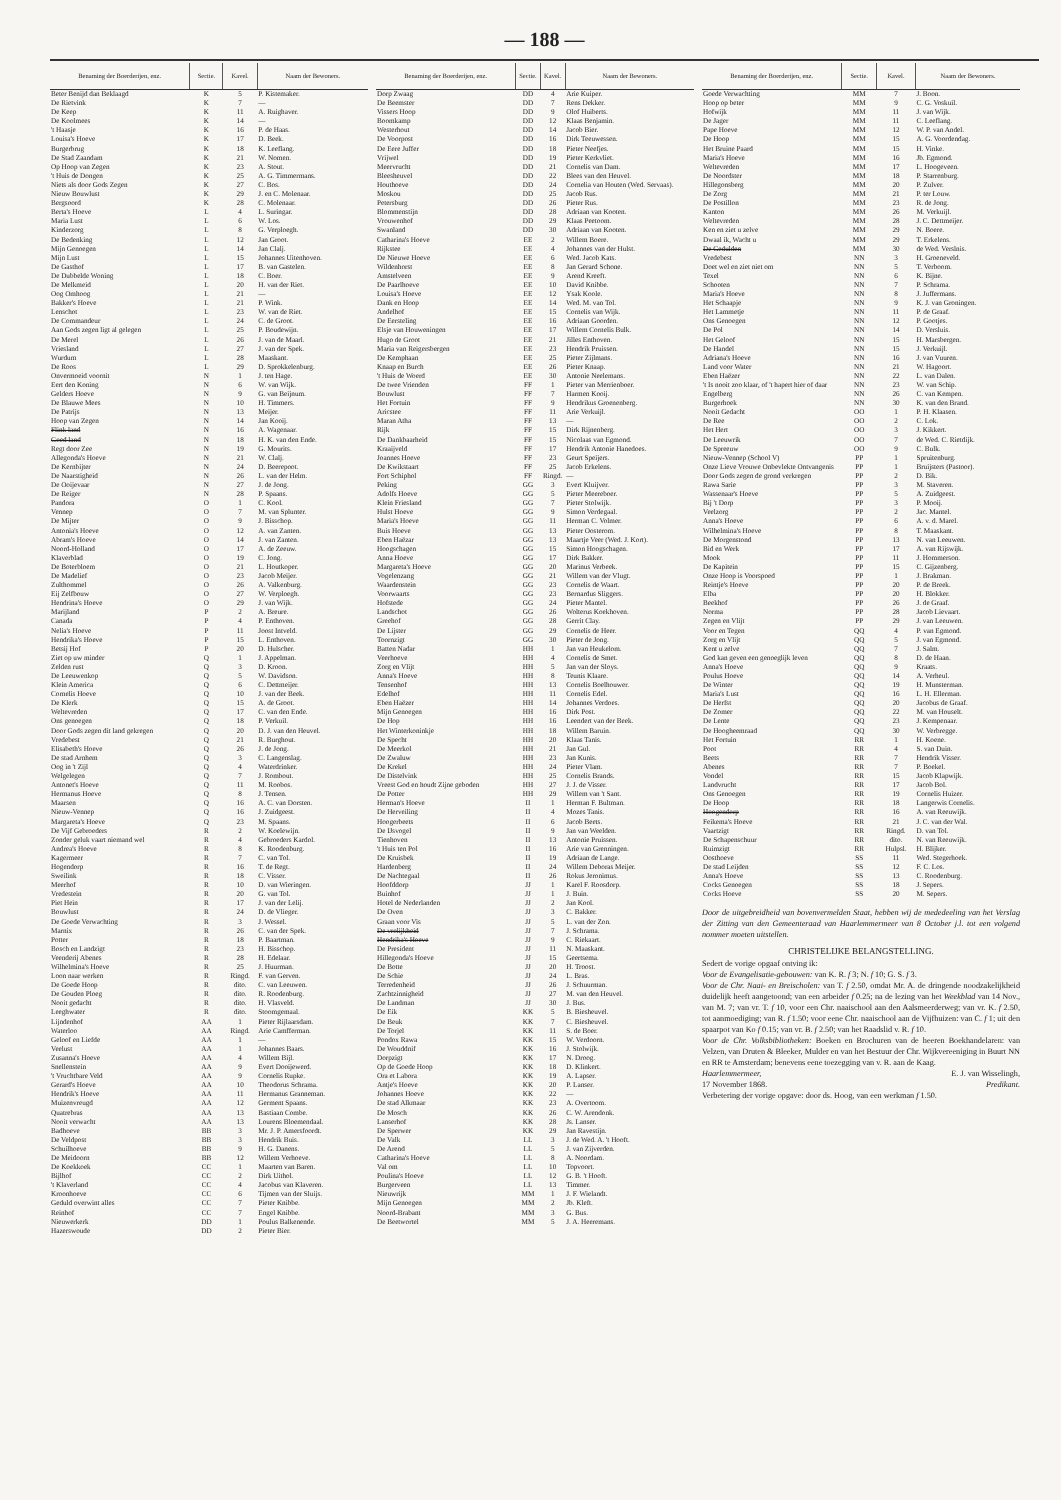— 188 —
| Benaming der Boerderijen, enz. | Sectie. | Kavel. | Naam der Bewoners. |
| --- | --- | --- | --- |
| Beter Benijd dan Beklaagd | K | 5 | P. Kistemaker. |
| De Rietvink | K | 7 | — |
| De Keep | K | 11 | A. Ruighaver. |
| De Koolmees | K | 14 | — |
| 't Haasje | K | 16 | P. de Haas. |
| Louisa's Hoeve | K | 17 | D. Beek. |
| Burgerbrug | K | 18 | K. Leeflang. |
| De Stad Zaandam | K | 21 | W. Nomen. |
| Op Hoop van Zegen | K | 23 | A. Stout. |
| 't Huis de Dongen | K | 25 | A. G. Timmermans. |
| Niets als door Gods Zegen | K | 27 | C. Bos. |
| Nieuw Bouwlust | K | 29 | J. en C. Molenaar. |
| Bergsoord | K | 28 | C. Molenaar. |
| Berta's Hoeve | L | 4 | L. Suringar. |
| Maria Lust | L | 6 | W. Los. |
| Kinderzorg | L | 8 | G. Verploegh. |
| De Bedenking | L | 12 | Jan Groot. |
| Mijn Genoegen | L | 14 | Jan Clalj. |
| Mijn Lust | L | 15 | Johannes Uitenhoven. |
| De Gasthof | L | 17 | B. van Gastelen. |
| De Dubbelde Woning | L | 18 | C. Boer. |
| De Melkmeid | L | 20 | H. van der Riet. |
| Oog Omhoog | L | 21 | — |
| Bakker's Hoeve | L | 21 | P. Wink. |
| Lenschot | L | 23 | W. van de Riet. |
| De Commandeur | L | 24 | C. de Groot. |
| Aan Gods zegen ligt al gelegen | L | 25 | P. Boudewijn. |
| De Merel | L | 26 | J. van de Maarl. |
| Vriesland | L | 27 | J. van der Spek. |
| Wurdum | L | 28 | Maaskant. |
| De Roos | L | 29 | D. Sprokkelenburg. |
| Onvermoeid voornit | N | 1 | J. ten Hage. |
| Eert den Koning | N | 6 | W. van Wijk. |
| Gelders Hoeve | N | 9 | G. van Beijnum. |
| De Blauwe Mees | N | 10 | H. Timmers. |
| De Patrijs | N | 13 | Meijer. |
| Hoop van Zegen | N | 14 | Jan Kooij. |
| Flink land | N | 16 | A. Wagenaar. |
| Goed land | N | 18 | H. K. van den Ende. |
| Regt door Zee | N | 19 | G. Mourits. |
| Allegonda's Hoeve | N | 21 | W. Clalj. |
| De Kernbijter | N | 24 | D. Beerepoot. |
| De Naarstigheid | N | 26 | L. van der Helm. |
| De Ooijevaar | N | 27 | J. de Jong. |
| De Reiger | N | 28 | P. Spaans. |
| Pandora | O | 1 | C. Kool. |
| Vennep | O | 7 | M. van Splunter. |
| De Mijter | O | 9 | J. Bisschop. |
| Antonia's Hoeve | O | 12 | A. van Zanten. |
| Abram's Hoeve | O | 14 | J. van Zanten. |
| Noord-Holland | O | 17 | A. de Zeeuw. |
| Klaverblad | O | 19 | C. Jong. |
| De Boterbloem | O | 21 | L. Houtkoper. |
| De Madelief | O | 23 | Jacob Meijer. |
| Zulthommel | O | 26 | A. Valkenburg. |
| Eij Zelfbouw | O | 27 | W. Verploegh. |
| Hendrina's Hoeve | O | 29 | J. van Wijk. |
| Marijland | P | 2 | A. Breure. |
| Canada | P | 4 | P. Enthoven. |
| Nelia's Hoeve | P | 11 | Joost Intveld. |
| Hendrika's Hoeve | P | 15 | L. Enthoven. |
| Betsij Hof | P | 20 | D. Hulscher. |
| Ziet op uw minder | Q | 1 | J. Appelman. |
| Zelden rust | Q | 3 | D. Kroon. |
| De Leeuwenkop | Q | 5 | W. Davidson. |
| Klein America | Q | 6 | C. Dettmeijer. |
| Cornelis Hoeve | Q | 10 | J. van der Beek. |
| De Klerk | Q | 15 | A. de Groot. |
| Weltevreden | Q | 17 | C. van den Ende. |
| Ons genoegen | Q | 18 | P. Verkuil. |
| Door Gods zegen dit land gekregen | Q | 20 | D. J. van den Heuvel. |
| Vredebest | Q | 21 | R. Burghout. |
| Elisabeth's Hoeve | Q | 26 | J. de Jong. |
| De stad Arnhem | Q | 3 | C. Langenslag. |
| Oog in 't Zijl | Q | 4 | Waterdrinker. |
| Welgelegen | Q | 7 | J. Rombout. |
| Antonet's Hoeve | Q | 11 | M. Roobos. |
| Hermanus Hoeve | Q | 8 | J. Tensen. |
| Maarsen | Q | 16 | A. C. van Dorsten. |
| Nieuw-Vennep | Q | 16 | J. Zuidgeest. |
| Margareta's Hoeve | Q | 23 | M. Spaans. |
| De Vijf Gebroeders | R | 2 | W. Koelewijn. |
| Zonder geluk vaart niemand wel | R | 4 | Gebroeders Kardol. |
| Andrea's Hoeve | R | 8 | K. Roodenburg. |
| Kagermeer | R | 7 | C. van Tol. |
| Hogendorp | R | 16 | T. de Regt. |
| Sweilink | R | 18 | C. Visser. |
| Meerhof | R | 10 | D. van Wieringen. |
| Vredestein | R | 20 | G. van Tol. |
| Piet Hein | R | 17 | J. van der Lelij. |
| Bouwlust | R | 24 | D. de Vlieger. |
| De Goede Verwachting | R | 3 | J. Wessel. |
| Marnix | R | 26 | C. van der Spek. |
| Potter | R | 18 | P. Baartman. |
| Bosch en Landzigt | R | 23 | H. Bisschop. |
| Veenderij Abenes | R | 28 | H. Edelaar. |
| Wilhelmina's Hoeve | R | 25 | J. Huurman. |
| Loon naar werken | R | Ringd. | F. van Gerven. |
| De Goede Hoop | R | dito. | C. van Leeuwen. |
| De Gouden Ploeg | R | dito. | R. Roodenburg. |
| Nooit gedacht | R | dito. | H. Vlasveld. |
| Leeghwater | R | dito. | Stoomgemaal. |
| Lijndenhof | AA | 1 | Pieter Rijlaarsdam. |
| Waterloo | AA | Ringd. | Arie Camfferman. |
| Geloof en Liefde | AA | 1 | — |
| Veelust | AA | 1 | Johannes Baars. |
| Zusanna's Hoeve | AA | 4 | Willem Bijl. |
| Snellenstein | AA | 9 | Evert Dooijewerd. |
| 't Vruchtbare Veld | AA | 9 | Cornelis Rupke. |
| Gerard's Hoeve | AA | 10 | Theodorus Schrama. |
| Hendrik's Hoeve | AA | 11 | Hermanus Granneman. |
| Muizenvreugd | AA | 12 | Germent Spaans. |
| Quatrebras | AA | 13 | Bastiaan Combe. |
| Nooit verwacht | AA | 13 | Lourens Bloemendaal. |
| Badhoeve | BB | 3 | Mr. J. P. Amersfoordt. |
| De Veldpost | BB | 3 | Hendrik Buis. |
| Schuilhoeve | BB | 9 | H. G. Danens. |
| De Meidoorn | BB | 12 | Willem Verhoeve. |
| De Koekkoek | CC | 1 | Maarten van Baren. |
| Bijlhof | CC | 2 | Dirk Uithol. |
| 't Klaverland | CC | 4 | Jacobus van Klaveren. |
| Kroonhoeve | CC | 6 | Tijmen van der Sluijs. |
| Geduld overwint alles | CC | 7 | Pieter Knibbe. |
| Reinhof | CC | 7 | Engel Knibbe. |
| Nieuwerkerk | DD | 1 | Poulus Balkenende. |
| Hazerswoude | DD | 2 | Pieter Bier. |
| Benaming der Boerderijen, enz. | Sectie. | Kavel. | Naam der Bewoners. |
| --- | --- | --- | --- |
| Dorp Zwaag | DD | 4 | Arie Kuiper. |
| De Beemster | DD | 7 | Rens Dekker. |
| Vissers Hoop | DD | 9 | Olof Huiberts. |
| Boomkamp | DD | 12 | Klaas Benjamin. |
| Westerhout | DD | 14 | Jacob Bier. |
| De Voorpost | DD | 16 | Dirk Teeuwessen. |
| De Eere Juffer | DD | 18 | Pieter Neefjes. |
| Vrijwel | DD | 19 | Pieter Kerkvliet. |
| Meervrucht | DD | 21 | Cornelis van Dam. |
| Bleesheuvel | DD | 22 | Blees van den Heuvel. |
| Houthoeve | DD | 24 | Cornelia van Houten (Wed. Servaas). |
| Moskou | DD | 25 | Jacob Rus. |
| Petersburg | DD | 26 | Pieter Rus. |
| Blommenstijn | DD | 28 | Adriaan van Kooten. |
| Vrouwenhof | DD | 29 | Klaas Peetoom. |
| Swanland | DD | 30 | Adriaan van Kooten. |
| Catharina's Hoeve | EE | 2 | Willem Boere. |
| Rijkstee | EE | 4 | Johannes van der Hulst. |
| De Nieuwe Hoeve | EE | 6 | Wed. Jacob Kats. |
| Wildenhorst | EE | 8 | Jan Gerard Schone. |
| Amstelveen | EE | 9 | Arend Kreeft. |
| De Paarlhoeve | EE | 10 | David Knibbe. |
| Louisa's Hoeve | EE | 12 | Ysak Koole. |
| Dank en Hoop | EE | 14 | Wed. M. van Tol. |
| Andelhof | EE | 15 | Cornelis van Wijk. |
| De Eersteling | EE | 16 | Adriaan Goorden. |
| Elsje van Houweningen | EE | 17 | Willem Cornelis Bulk. |
| Hugo de Groot | EE | 21 | Jilles Enthoven. |
| Maria van Reigersbergen | EE | 23 | Hendrik Pruissen. |
| De Kemphaan | EE | 25 | Pieter Zijlmans. |
| Knaap en Burch | EE | 26 | Pieter Knaap. |
| 't Huis de Woerd | EE | 30 | Antonie Neelemans. |
| De twee Vrienden | FF | 1 | Pieter van Merrienboer. |
| Bouwlust | FF | 7 | Harmen Kooij. |
| Het Fortuin | FF | 9 | Hendrikus Groenenberg. |
| Aricstee | FF | 11 | Arie Verkuijl. |
| Maran Atha | FF | 13 | — |
| Rijk | FF | 15 | Dirk Rijnenberg. |
| De Dankbaarheid | FF | 15 | Nicolaas van Egmond. |
| Kraaijveld | FF | 17 | Hendrik Antonie Hanedoes. |
| Joannes Hoeve | FF | 23 | Geurt Speijers. |
| De Kwikstaart | FF | 25 | Jacob Erkelens. |
| Fort Schiphol | FF | Ringd. | — |
| Peking | GG | 3 | Evert Kluijver. |
| Adolfs Hoeve | GG | 5 | Pieter Meereboer. |
| Klein Friesland | GG | 7 | Pieter Stolwijk. |
| Hulst Hoeve | GG | 9 | Simon Verdegaal. |
| Maria's Hoeve | GG | 11 | Herman C. Volmer. |
| Buis Hoeve | GG | 13 | Pieter Oosterom. |
| Eben Haëzar | GG | 13 | Maartje Veer (Wed. J. Kort). |
| Hoogschagen | GG | 15 | Simon Hoogschagen. |
| Anna Hoeve | GG | 17 | Dirk Bakker. |
| Margareta's Hoeve | GG | 20 | Marinus Verbeek. |
| Vogelenzang | GG | 21 | Willem van der Vlugt. |
| Waardenstein | GG | 23 | Cornelis de Waart. |
| Voorwaarts | GG | 23 | Bernardus Sliggers. |
| Hofstede | GG | 24 | Pieter Mantel. |
| Landschot | GG | 26 | Wolterus Koekhoven. |
| Greehof | GG | 28 | Gerrit Clay. |
| De Lijster | GG | 29 | Cornelis de Heer. |
| Toornzigt | GG | 30 | Pieter de Jong. |
| Batten Nadar | HH | 1 | Jan van Heukelom. |
| Veerhoeve | HH | 4 | Cornelis de Smet. |
| Zorg en Vlijt | HH | 5 | Jan van der Sloys. |
| Anna's Hoeve | HH | 8 | Teunis Klaare. |
| Tensenhof | HH | 13 | Cornelis Boelhouwer. |
| Edelhof | HH | 11 | Cornelis Edel. |
| Eben Haëzer | HH | 14 | Johannes Verdoes. |
| Mijn Genoegen | HH | 16 | Dirk Post. |
| De Hop | HH | 16 | Leendert van der Beek. |
| Het Winterkoninkje | HH | 18 | Willem Baruin. |
| De Specht | HH | 20 | Klaas Tanis. |
| De Meerkol | HH | 21 | Jan Gul. |
| De Zwaluw | HH | 23 | Jan Kunis. |
| De Krekel | HH | 24 | Pieter Vlam. |
| De Distelvink | HH | 25 | Cornelis Brands. |
| Vreest God en houdt Zijne geboden | HH | 27 | J. J. de Visser. |
| De Potter | HH | 29 | Willem van 't Sant. |
| Herman's Hoeve | II | 1 | Herman F. Bultman. |
| De Herveiling | II | 4 | Mozes Tanis. |
| Hoogerbeets | II | 6 | Jacob Beets. |
| De IJsvogel | II | 9 | Jan van Weelden. |
| Tienhoven | II | 13 | Antonie Pruissen. |
| 't Huis ten Pol | II | 16 | Arie van Grenningen. |
| De Kruisbek | II | 19 | Adriaan de Lange. |
| Hardenberg | II | 24 | Willem Deboras Meijer. |
| De Nachtegaal | II | 26 | Rokus Jeronimus. |
| Hoofddorp | JJ | 1 | Karel F. Roosdorp. |
| Buinhof | JJ | 1 | J. Buin. |
| Hotel de Nederlanden | JJ | 2 | Jan Kool. |
| De Oven | JJ | 3 | C. Bakker. |
| Graan voor Vis | JJ | 5 | L. van der Zon. |
| De vrolijkheid | JJ | 7 | J. Schrama. |
| Hendrika's Hoeve | JJ | 9 | C. Riekaart. |
| De President | JJ | 11 | N. Maaskant. |
| Hillegonda's Hoeve | JJ | 15 | Geertsema. |
| De Botte | JJ | 20 | H. Troost. |
| De Schie | JJ | 24 | L. Bras. |
| Terredenheid | JJ | 26 | J. Schuurman. |
| Zachtzinnigheid | JJ | 27 | M. van den Heuvel. |
| De Landman | JJ | 30 | J. Bus. |
| De Eik | KK | 5 | B. Biesheuvel. |
| De Beuk | KK | 7 | C. Biesheuvel. |
| De Torjel | KK | 11 | S. de Boer. |
| Pondox Rawa | KK | 15 | W. Verdoorn. |
| De Wouddnif | KK | 16 | J. Stolwijk. |
| Dorpzigt | KK | 17 | N. Droog. |
| Op de Goede Hoop | KK | 18 | D. Klinkert. |
| Ora et Labora | KK | 19 | A. Lapser. |
| Antje's Hoeve | KK | 20 | P. Lanser. |
| Johannes Hoeve | KK | 22 | — |
| De stad Alkmaar | KK | 23 | A. Overtoom. |
| De Mosch | KK | 26 | C. W. Arendonk. |
| Lanserhof | KK | 28 | Js. Lanser. |
| De Sperwer | KK | 29 | Jan Ravestijn. |
| De Valk | LL | 3 | J. de Wed. A. 't Hooft. |
| De Arend | LL | 5 | J. van Zijverden. |
| Catharina's Hoeve | LL | 8 | A. Noordam. |
| Val om | LL | 10 | Topvoort. |
| Poulina's Hoeve | LL | 12 | G. B. 't Hooft. |
| Burgerveen | LL | 13 | Timmer. |
| Nieuwrijk | MM | 1 | J. F. Wielandt. |
| Mijn Genoegen | MM | 2 | Jb. Kleft. |
| Noord-Brabant | MM | 3 | G. Bus. |
| De Beetwortel | MM | 5 | J. A. Heeremans. |
| Benaming der Boerderijen, enz. | Sectie. | Kavel. | Naam der Bewoners. |
| --- | --- | --- | --- |
| Goede Verwachting | MM | 7 | J. Boon. |
| Hoop op beter | MM | 9 | C. G. Voskuil. |
| Hofwijk | MM | 11 | J. van Wijk. |
| De Jager | MM | 11 | C. Leeflang. |
| Pape Hoeve | MM | 12 | W. P. van Andel. |
| De Hoop | MM | 15 | A. G. Voordendag. |
| Het Bruine Paard | MM | 15 | H. Vinke. |
| Maria's Hoeve | MM | 16 | Jb. Egmond. |
| Weltevreden | MM | 17 | L. Hoogeveen. |
| De Noordster | MM | 18 | P. Starrenburg. |
| Hillegonsberg | MM | 20 | P. Zulver. |
| De Zorg | MM | 21 | P. ter Louw. |
| De Postillon | MM | 23 | R. de Jong. |
| Kanton | MM | 26 | M. Verkuijl. |
| Weltevreden | MM | 28 | J. C. Dettmeijer. |
| Ken en ziet u zelve | MM | 29 | N. Boere. |
| Dwaal ik, Wacht u | MM | 29 | T. Erkelens. |
| De Gedulden | MM | 30 | de Wed. Verslnis. |
| Vredebest | NN | 3 | H. Groeneveld. |
| Doet wel en ziet niet om | NN | 5 | T. Verboom. |
| Texel | NN | 6 | K. Bijne. |
| Schooten | NN | 7 | P. Schrama. |
| Maria's Hoeve | NN | 8 | J. Juffermans. |
| Het Schaapje | NN | 9 | K. J. van Groningen. |
| Het Lammetje | NN | 11 | P. de Graaf. |
| Ons Genoegen | NN | 12 | P. Gootjes. |
| De Pol | NN | 14 | D. Versluis. |
| Het Geloof | NN | 15 | H. Marsbergen. |
| De Handel | NN | 15 | J. Verkuijl. |
| Adriana's Hoeve | NN | 16 | J. van Vuuren. |
| Land voor Water | NN | 21 | W. Hagoort. |
| Eben Haëzer | NN | 22 | L. van Dalen. |
| 't Is nooit zoo klaar, of 't hapert hier of daar | NN | 23 | W. van Schip. |
| Engelberg | NN | 26 | C. van Kempen. |
| Burgerhoek | NN | 30 | K. van den Brand. |
| Nooit Gedacht | OO | 1 | P. H. Klaasen. |
| De Ree | OO | 2 | C. Lok. |
| Het Hert | OO | 3 | J. Kikkert. |
| De Leeuwrik | OO | 7 | de Wed. C. Rietdijk. |
| De Spreeuw | OO | 9 | C. Bulk. |
| Nieuw-Vennep (School V) | PP | 1 | Spruitenburg. |
| Onze Lieve Vrouwe Onbevlekte Ontvangenis | PP | 1 | Bruijsters (Pastoor). |
| Door Gods zegen de grond verkregen | PP | 2 | D. Bik. |
| Rawa Sarie | PP | 3 | M. Staveren. |
| Wassenaar's Hoeve | PP | 5 | A. Zuidgeest. |
| Bij 't Dorp | PP | 3 | P. Mooij. |
| Veelzorg | PP | 2 | Jac. Mantel. |
| Anna's Hoeve | PP | 6 | A. v. d. Marel. |
| Wilhelmina's Hoeve | PP | 8 | T. Maaskant. |
| De Morgenstond | PP | 13 | N. van Leeuwen. |
| Bid en Werk | PP | 17 | A. van Rijswijk. |
| Mook | PP | 11 | J. Hommerson. |
| De Kapitein | PP | 15 | C. Gijzenberg. |
| Onze Hoop is Voorspoed | PP | 1 | J. Brakman. |
| Reintje's Hoeve | PP | 20 | P. de Breek. |
| Elba | PP | 20 | H. Blokker. |
| Beekhof | PP | 26 | J. de Graaf. |
| Norma | PP | 28 | Jacob Lievaart. |
| Zegen en Vlijt | PP | 29 | J. van Leeuwen. |
| Voor en Tegen | QQ | 4 | P. van Egmond. |
| Zorg en Vlijt | QQ | 5 | J. van Egmond. |
| Kent u zelve | QQ | 7 | J. Salm. |
| God kan geven een genoeglijk leven | QQ | 8 | D. de Haan. |
| Anna's Hoeve | QQ | 9 | Kraats. |
| Poulus Hoeve | QQ | 14 | A. Verheul. |
| De Winter | QQ | 19 | H. Munsterman. |
| Maria's Lust | QQ | 16 | L. H. Ellerman. |
| De Herfst | QQ | 20 | Jacobus de Graaf. |
| De Zomer | QQ | 22 | M. van Houselt. |
| De Lente | QQ | 23 | J. Kempenaar. |
| De Hoogheemraad | QQ | 30 | W. Verbregge. |
| Het Fortuin | RR | 1 | H. Koene. |
| Poot | RR | 4 | S. van Duin. |
| Beets | RR | 7 | Hendrik Visser. |
| Abenes | RR | 7 | P. Boekel. |
| Vondel | RR | 15 | Jacob Klapwijk. |
| Landvrucht | RR | 17 | Jacob Bol. |
| Ons Genoegen | RR | 19 | Cornelis Huizer. |
| De Hoop | RR | 18 | Langerwis Cornelis. |
| Hoogendorp | RR | 16 | A. van Reeuwijk. |
| Feikema's Hoeve | RR | 21 | J. C. van der Wal. |
| Vaartzigt | RR | Ringd. | D. van Tol. |
| De Schapenschuur | RR | dito. | N. van Reeuwijk. |
| Ruimzigt | RR | Hulpsl. | H. Blijker. |
| Oosthoeve | SS | 11 | Wed. Stegerhoek. |
| De stad Leijden | SS | 12 | F. C. Los. |
| Anna's Hoeve | SS | 13 | C. Roodenburg. |
| Cocks Genoegen | SS | 18 | J. Sepers. |
| Cocks Hoeve | SS | 20 | M. Sepers. |
Door de uitgebreidheid van bovenvermelden Staat, hebben wij de mededeeling van het Verslag der Zitting van den Gemeenteraad van Haarlemmermeer van 8 October j.l. tot een volgend nommer moeten uitstellen.
CHRISTELIJKE BELANGSTELLING.
Sedert de vorige opgaaf ontving ik:
Voor de Evangelisatie-gebouwen: van K. R. f 3; N. f 10; G. S. f 3.
Voor de Chr. Naai- en Breischolen: van T. f 2.50, omdat Mr. A. de dringende noodzakelijkheid duidelijk heeft aangetoond; van een arbeider f 0.25; na de lezing van het Weekblad van 14 Nov., van M. 7; van vr. T. f 10, voor een Chr. naaischool aan den Aalsmeerderweg; van vr. K. f 2.50, tot aanmoediging; van R. f 1.50; voor eene Chr. naaischool aan de Vijfhuizen: van C. f 1; uit den spaarpot van Ko f 0.15; van vr. B. f 2.50; van het Raadslid v. R. f 10.
Voor de Chr. Volksbibliotheken: Boeken en Brochuren van de heeren Boekhandelaren: van Velzen, van Druten & Bleeker, Mulder en van het Bestuur der Chr. Wijkvereeniging in Buurt NN en RR te Amsterdam; benevens eene toezegging van v. R. aan de Kaag.
Haarlemmermeer, E. J. van Wisselingh,
17 November 1868. Predikant.
Verbetering der vorige opgave: door ds. Hoog, van een werkman f 1.50.